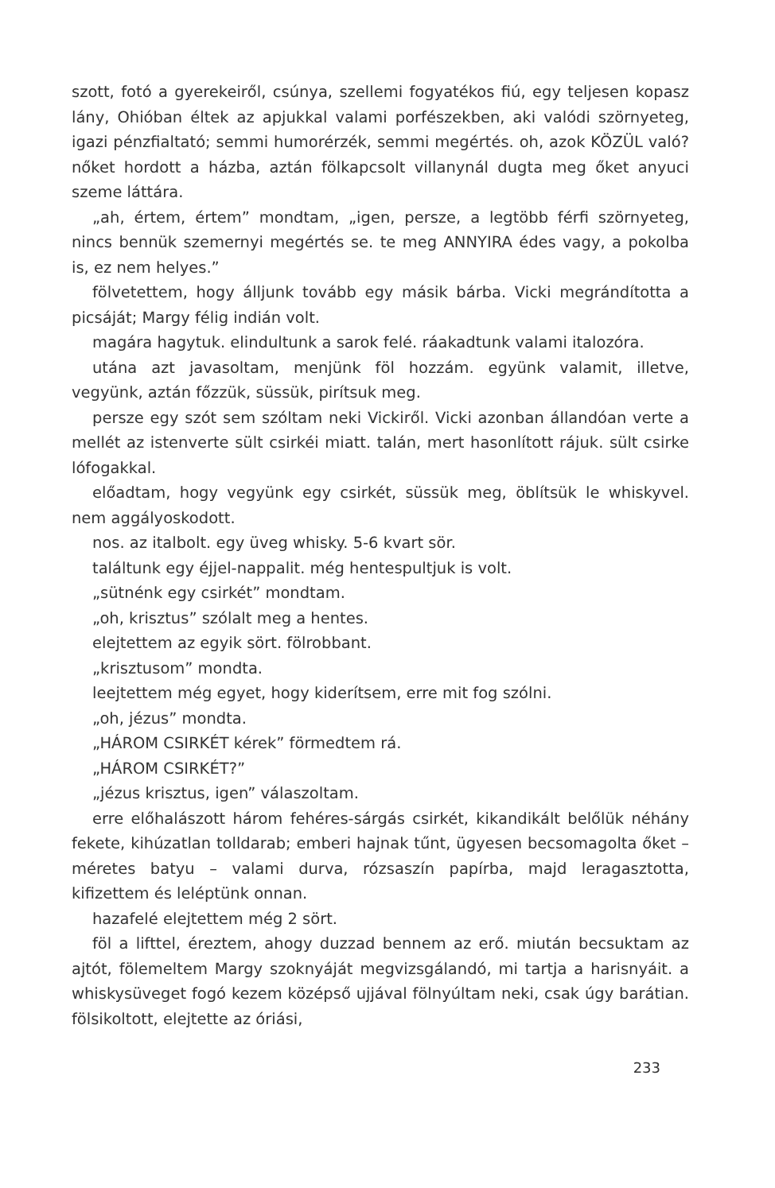szott, fotó a gyerekeiről, csúnya, szellemi fogyatékos fiú, egy teljesen kopasz lány, Ohióban éltek az apjukkal valami porfészekben, aki valódi szörnyeteg, igazi pénzfialtató; semmi humorérzék, semmi megértés. oh, azok KÖZÜL való? nőket hordott a házba, aztán fölkapcsolt villanynál dugta meg őket anyuci szeme láttára.
„ah, értem, értem” mondtam, „igen, persze, a legtöbb férfi szörnyeteg, nincs bennük szemernyi megértés se. te meg ANNYIRA édes vagy, a pokolba is, ez nem helyes.”
fölvetettem, hogy álljunk tovább egy másik bárba. Vicki megrándította a picsáját; Margy félig indián volt.
magára hagytuk. elindultunk a sarok felé. ráakadtunk valami italozóra.
utána azt javasoltam, menjünk föl hozzám. együnk valamit, illetve, vegyünk, aztán főzzük, süssük, pirítsuk meg.
persze egy szót sem szóltam neki Vickiről. Vicki azonban állandóan verte a mellét az istenverte sült csirkéi miatt. talán, mert hasonlított rájuk. sült csirke lófogakkal.
előadtam, hogy vegyünk egy csirkét, süssük meg, öblítsük le whiskyvel. nem aggályoskodott.
nos. az italbolt. egy üveg whisky. 5-6 kvart sör.
találtunk egy éjjel-nappalit. még hentespultjuk is volt.
„sütnénk egy csirkét” mondtam.
„oh, krisztus” szólalt meg a hentes.
elejtettem az egyik sört. fölrobbant.
„krisztusom” mondta.
leejtettem még egyet, hogy kiderítsem, erre mit fog szólni.
„oh, jézus” mondta.
„HÁROM CSIRKÉT kérek” förmedtem rá.
„HÁROM CSIRKÉT?”
„jézus krisztus, igen” válaszoltam.
erre előhalászott három fehéres-sárgás csirkét, kikandikált belőlük néhány fekete, kihúzatlan tolldarab; emberi hajnak tűnt, ügyesen becsomagolta őket – méretes batyu – valami durva, rózsaszín papírba, majd leragasztotta, kifizettem és leléptünk onnan.
hazafelé elejtettem még 2 sört.
föl a lifttel, éreztem, ahogy duzzad bennem az erő. miután becsuktam az ajtót, fölemeltem Margy szoknyáját megvizsgálandó, mi tartja a harisnyáit. a whiskysüveget fogó kezem középső ujjával fölnyúltam neki, csak úgy barátian. fölsikoltott, elejtette az óriási,
233